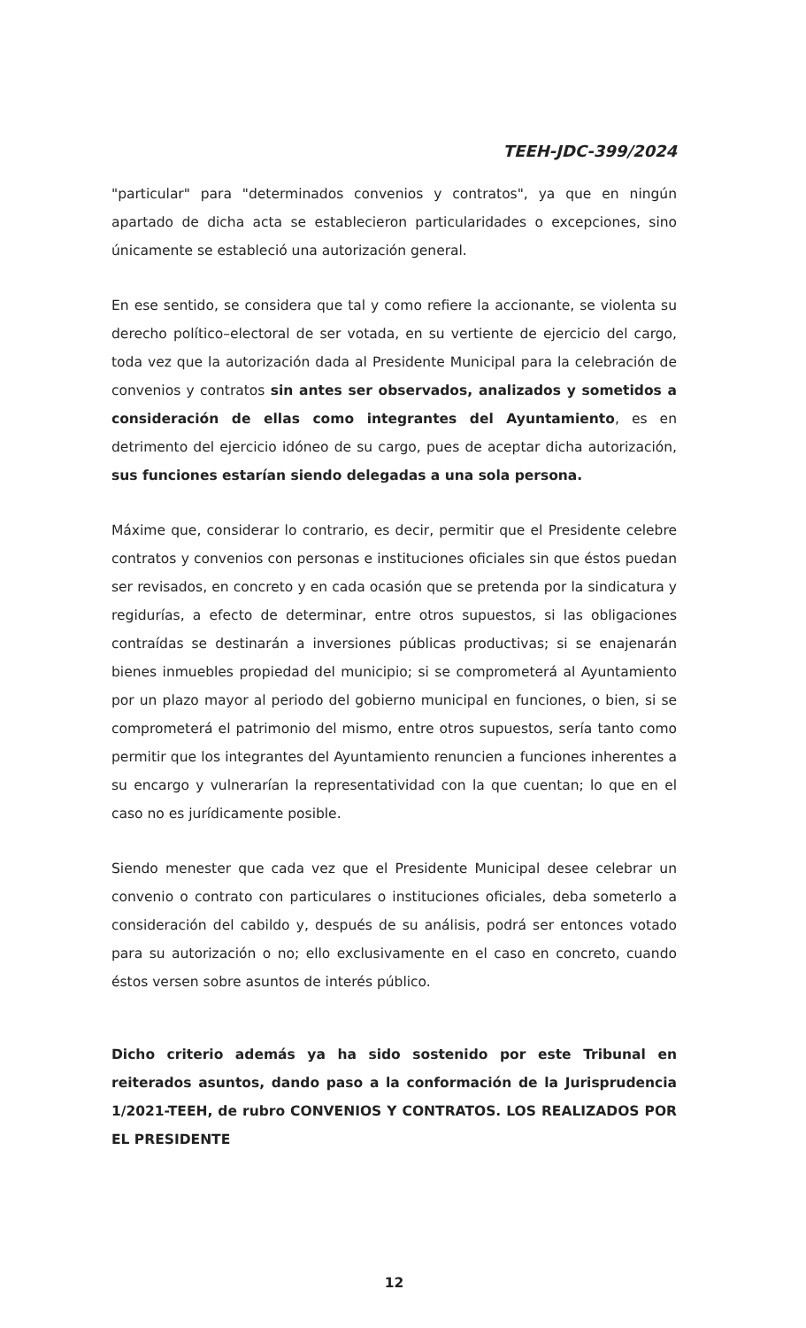TEEH-JDC-399/2024
"particular" para "determinados convenios y contratos", ya que en ningún apartado de dicha acta se establecieron particularidades o excepciones, sino únicamente se estableció una autorización general.
En ese sentido, se considera que tal y como refiere la accionante, se violenta su derecho político–electoral de ser votada, en su vertiente de ejercicio del cargo, toda vez que la autorización dada al Presidente Municipal para la celebración de convenios y contratos sin antes ser observados, analizados y sometidos a consideración de ellas como integrantes del Ayuntamiento, es en detrimento del ejercicio idóneo de su cargo, pues de aceptar dicha autorización, sus funciones estarían siendo delegadas a una sola persona.
Máxime que, considerar lo contrario, es decir, permitir que el Presidente celebre contratos y convenios con personas e instituciones oficiales sin que éstos puedan ser revisados, en concreto y en cada ocasión que se pretenda por la sindicatura y regidurías, a efecto de determinar, entre otros supuestos, si las obligaciones contraídas se destinarán a inversiones públicas productivas; si se enajenarán bienes inmuebles propiedad del municipio; si se comprometerá al Ayuntamiento por un plazo mayor al periodo del gobierno municipal en funciones, o bien, si se comprometerá el patrimonio del mismo, entre otros supuestos, sería tanto como permitir que los integrantes del Ayuntamiento renuncien a funciones inherentes a su encargo y vulnerarían la representatividad con la que cuentan; lo que en el caso no es jurídicamente posible.
Siendo menester que cada vez que el Presidente Municipal desee celebrar un convenio o contrato con particulares o instituciones oficiales, deba someterlo a consideración del cabildo y, después de su análisis, podrá ser entonces votado para su autorización o no; ello exclusivamente en el caso en concreto, cuando éstos versen sobre asuntos de interés público.
Dicho criterio además ya ha sido sostenido por este Tribunal en reiterados asuntos, dando paso a la conformación de la Jurisprudencia 1/2021-TEEH, de rubro CONVENIOS Y CONTRATOS. LOS REALIZADOS POR EL PRESIDENTE
12